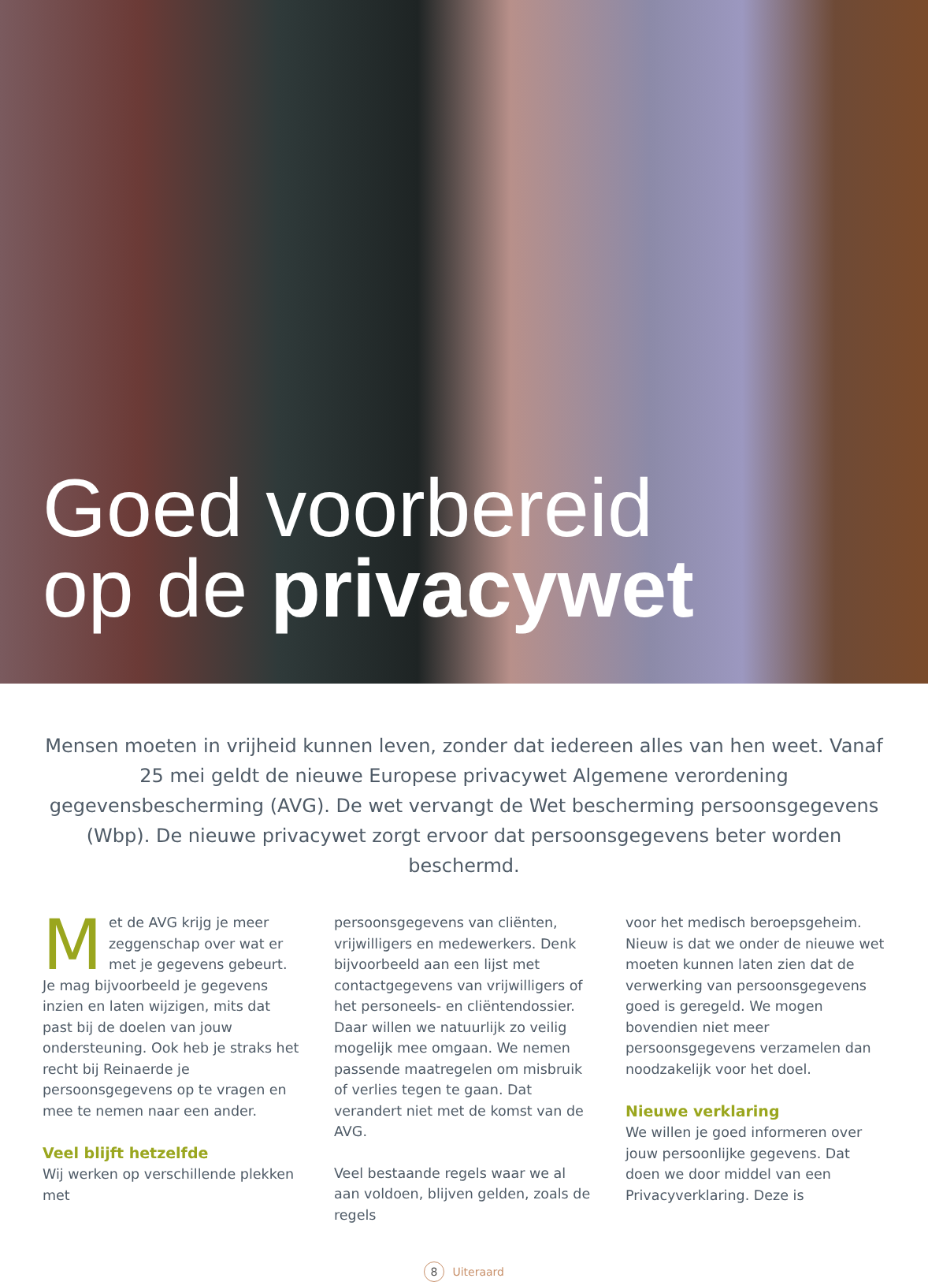Goed voorbereid
op de privacywet
Mensen moeten in vrijheid kunnen leven, zonder dat iedereen alles van hen weet. Vanaf 25 mei geldt de nieuwe Europese privacywet Algemene verordening gegevensbescherming (AVG). De wet vervangt de Wet bescherming persoonsgegevens (Wbp). De nieuwe privacywet zorgt ervoor dat persoonsgegevens beter worden beschermd.
Met de AVG krijg je meer zeggenschap over wat er met je gegevens gebeurt. Je mag bijvoorbeeld je gegevens inzien en laten wijzigen, mits dat past bij de doelen van jouw ondersteuning. Ook heb je straks het recht bij Reinaerde je persoonsgegevens op te vragen en mee te nemen naar een ander.
Veel blijft hetzelfde
Wij werken op verschillende plekken met
persoonsgegevens van cliënten, vrijwilligers en medewerkers. Denk bijvoorbeeld aan een lijst met contactgegevens van vrijwilligers of het personeels- en cliëntendossier. Daar willen we natuurlijk zo veilig mogelijk mee omgaan. We nemen passende maatregelen om misbruik of verlies tegen te gaan. Dat verandert niet met de komst van de AVG.
Veel bestaande regels waar we al aan voldoen, blijven gelden, zoals de regels
voor het medisch beroepsgeheim. Nieuw is dat we onder de nieuwe wet moeten kunnen laten zien dat de verwerking van persoonsgegevens goed is geregeld. We mogen bovendien niet meer persoonsgegevens verzamelen dan noodzakelijk voor het doel.
Nieuwe verklaring
We willen je goed informeren over jouw persoonlijke gegevens. Dat doen we door middel van een Privacyverklaring. Deze is
8 Uiteraard